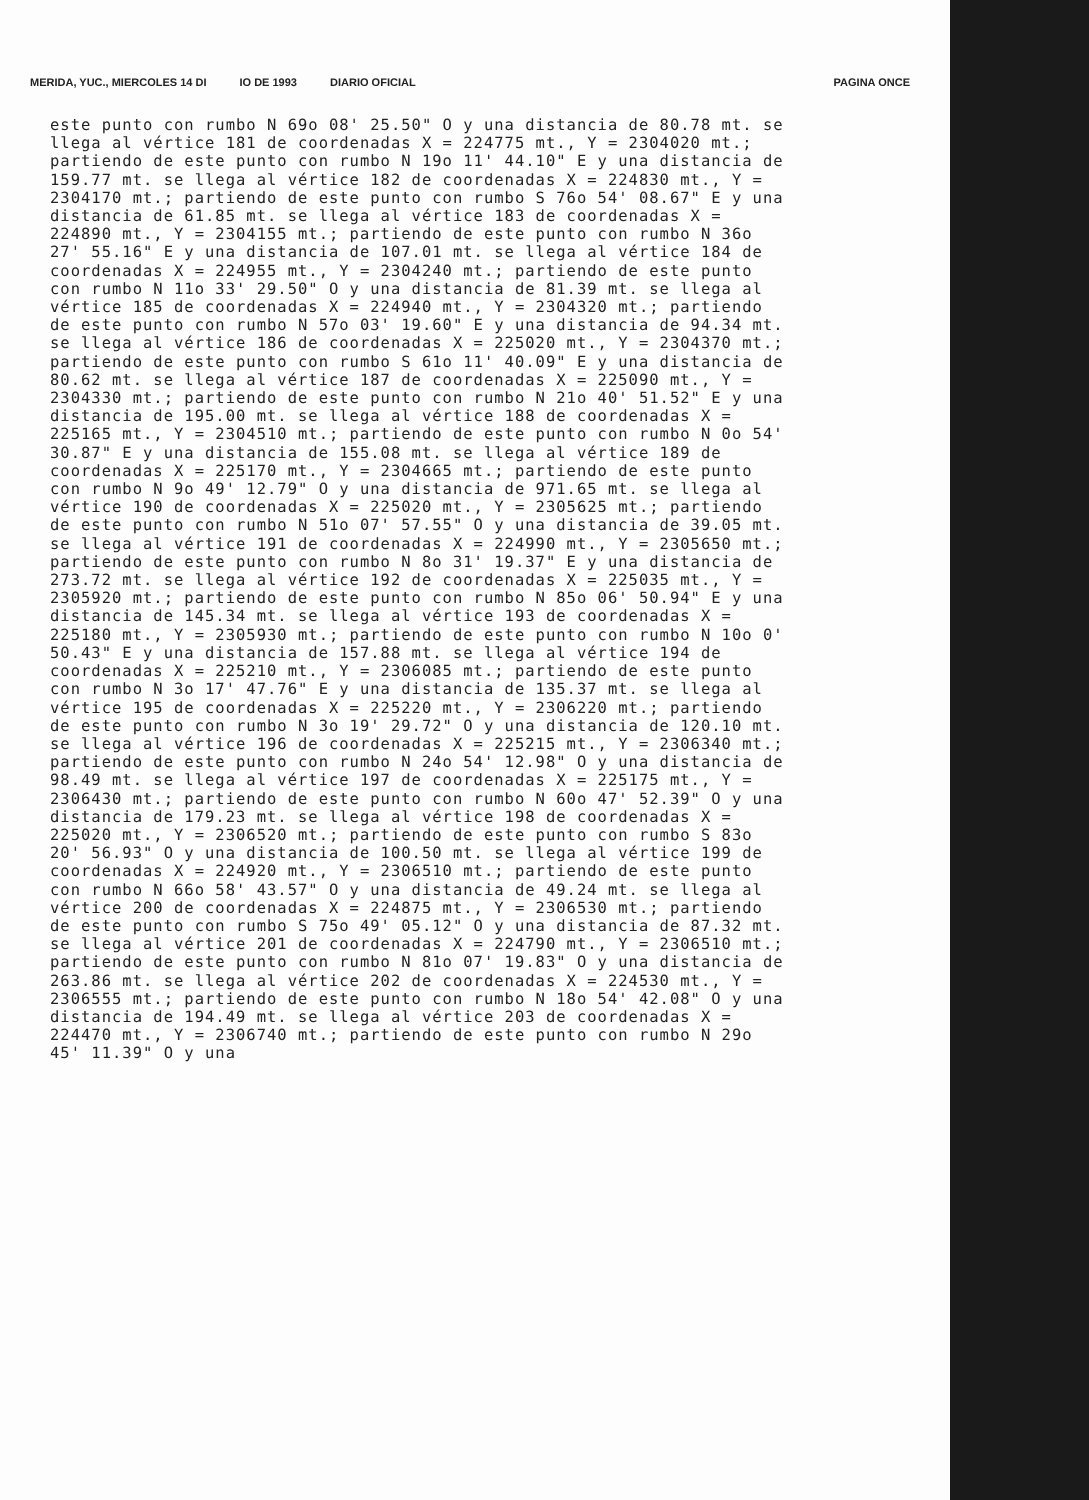MERIDA, YUC., MIERCOLES 14 DI IO DE 1993 DIARIO OFICIAL
PAGINA ONCE
este punto con rumbo N 69o 08' 25.50" O y una distancia de 80.78 mt. se llega al vértice 181 de coordenadas X = 224775 mt., Y = 2304020 mt.; partiendo de este punto con rumbo N 19o 11' 44.10" E y una distancia de 159.77 mt. se llega al vértice 182 de coordenadas X = 224830 mt., Y = 2304170 mt.; partiendo de este punto con rumbo S 76o 54' 08.67" E y una distancia de 61.85 mt. se llega al vértice 183 de coordenadas X = 224890 mt., Y = 2304155 mt.; partiendo de este punto con rumbo N 36o 27' 55.16" E y una distancia de 107.01 mt. se llega al vértice 184 de coordenadas X = 224955 mt., Y = 2304240 mt.; partiendo de este punto con rumbo N 11o 33' 29.50" O y una distancia de 81.39 mt. se llega al vértice 185 de coordenadas X = 224940 mt., Y = 2304320 mt.; partiendo de este punto con rumbo N 57o 03' 19.60" E y una distancia de 94.34 mt. se llega al vértice 186 de coordenadas X = 225020 mt., Y = 2304370 mt.; partiendo de este punto con rumbo S 61o 11' 40.09" E y una distancia de 80.62 mt. se llega al vértice 187 de coordenadas X = 225090 mt., Y = 2304330 mt.; partiendo de este punto con rumbo N 21o 40' 51.52" E y una distancia de 195.00 mt. se llega al vértice 188 de coordenadas X = 225165 mt., Y = 2304510 mt.; partiendo de este punto con rumbo N 0o 54' 30.87" E y una distancia de 155.08 mt. se llega al vértice 189 de coordenadas X = 225170 mt., Y = 2304665 mt.; partiendo de este punto con rumbo N 9o 49' 12.79" O y una distancia de 971.65 mt. se llega al vértice 190 de coordenadas X = 225020 mt., Y = 2305625 mt.; partiendo de este punto con rumbo N 51o 07' 57.55" O y una distancia de 39.05 mt. se llega al vértice 191 de coordenadas X = 224990 mt., Y = 2305650 mt.; partiendo de este punto con rumbo N 8o 31' 19.37" E y una distancia de 273.72 mt. se llega al vértice 192 de coordenadas X = 225035 mt., Y = 2305920 mt.; partiendo de este punto con rumbo N 85o 06' 50.94" E y una distancia de 145.34 mt. se llega al vértice 193 de coordenadas X = 225180 mt., Y = 2305930 mt.; partiendo de este punto con rumbo N 10o 0' 50.43" E y una distancia de 157.88 mt. se llega al vértice 194 de coordenadas X = 225210 mt., Y = 2306085 mt.; partiendo de este punto con rumbo N 3o 17' 47.76" E y una distancia de 135.37 mt. se llega al vértice 195 de coordenadas X = 225220 mt., Y = 2306220 mt.; partiendo de este punto con rumbo N 3o 19' 29.72" O y una distancia de 120.10 mt. se llega al vértice 196 de coordenadas X = 225215 mt., Y = 2306340 mt.; partiendo de este punto con rumbo N 24o 54' 12.98" O y una distancia de 98.49 mt. se llega al vértice 197 de coordenadas X = 225175 mt., Y = 2306430 mt.; partiendo de este punto con rumbo N 60o 47' 52.39" O y una distancia de 179.23 mt. se llega al vértice 198 de coordenadas X = 225020 mt., Y = 2306520 mt.; partiendo de este punto con rumbo S 83o 20' 56.93" O y una distancia de 100.50 mt. se llega al vértice 199 de coordenadas X = 224920 mt., Y = 2306510 mt.; partiendo de este punto con rumbo N 66o 58' 43.57" O y una distancia de 49.24 mt. se llega al vértice 200 de coordenadas X = 224875 mt., Y = 2306530 mt.; partiendo de este punto con rumbo S 75o 49' 05.12" O y una distancia de 87.32 mt. se llega al vértice 201 de coordenadas X = 224790 mt., Y = 2306510 mt.; partiendo de este punto con rumbo N 81o 07' 19.83" O y una distancia de 263.86 mt. se llega al vértice 202 de coordenadas X = 224530 mt., Y = 2306555 mt.; partiendo de este punto con rumbo N 18o 54' 42.08" O y una distancia de 194.49 mt. se llega al vértice 203 de coordenadas X = 224470 mt., Y = 2306740 mt.; partiendo de este punto con rumbo N 29o 45' 11.39" O y una